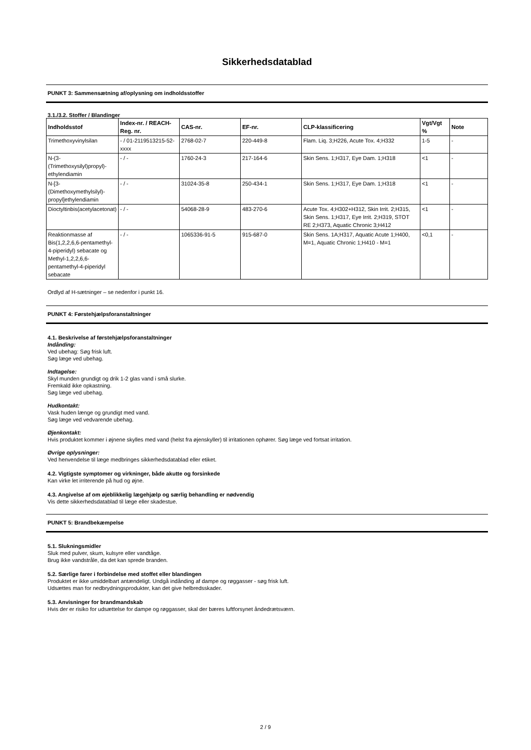Sikkerhedsdatablad
PUNKT 3: Sammensætning af/oplysning om indholdsstoffer
3.1./3.2. Stoffer / Blandinger
| Indholdsstof | Index-nr. / REACH-Reg. nr. | CAS-nr. | EF-nr. | CLP-klassificering | Vgt/Vgt % | Note |
| --- | --- | --- | --- | --- | --- | --- |
| Trimethoxyvinylsilan | - / 01-2119513215-52-xxxx | 2768-02-7 | 220-449-8 | Flam. Liq. 3;H226, Acute Tox. 4;H332 | 1-5 | - |
| N-(3-(Trimethoxysilyl)propyl)-ethylendiamin | - / - | 1760-24-3 | 217-164-6 | Skin Sens. 1;H317, Eye Dam. 1;H318 | <1 | - |
| N-[3-(Dimethoxymethylsilyl)-propyl]ethylendiamin | - / - | 31024-35-8 | 250-434-1 | Skin Sens. 1;H317, Eye Dam. 1;H318 | <1 | - |
| Dioctyltinbis(acetylacetonat) | - / - | 54068-28-9 | 483-270-6 | Acute Tox. 4;H302+H312, Skin Irrit. 2;H315, Skin Sens. 1;H317, Eye Irrit. 2;H319, STOT RE 2;H373, Aquatic Chronic 3;H412 | <1 | - |
| Reaktionmasse af Bis(1,2,2,6,6-pentamethyl-4-piperidyl) sebacate og Methyl-1,2,2,6,6-pentamethyl-4-piperidyl sebacate | - / - | 1065336-91-5 | 915-687-0 | Skin Sens. 1A;H317, Aquatic Acute 1;H400, M=1, Aquatic Chronic 1;H410 - M=1 | <0,1 | - |
Ordlyd af H-sætninger – se nedenfor i punkt 16.
PUNKT 4: Førstehjælpsforanstaltninger
4.1. Beskrivelse af førstehjælpsforanstaltninger
Indånding:
Ved ubehag: Søg frisk luft.
Søg læge ved ubehag.
Indtagelse:
Skyl munden grundigt og drik 1-2 glas vand i små slurke.
Fremkald ikke opkastning.
Søg læge ved ubehag.
Hudkontakt:
Vask huden længe og grundigt med vand.
Søg læge ved vedvarende ubehag.
Øjenkontakt:
Hvis produktet kommer i øjnene skylles med vand (helst fra øjenskyller) til irritationen ophører. Søg læge ved fortsat irritation.
Øvrige oplysninger:
Ved henvendelse til læge medbringes sikkerhedsdatablad eller etiket.
4.2. Vigtigste symptomer og virkninger, både akutte og forsinkede
Kan virke let irriterende på hud og øjne.
4.3. Angivelse af om øjeblikkelig lægehjælp og særlig behandling er nødvendig
Vis dette sikkerhedsdatablad til læge eller skadestue.
PUNKT 5: Brandbekæmpelse
5.1. Slukningsmidler
Sluk med pulver, skum, kulsyre eller vandtåge.
Brug ikke vandstråle, da det kan sprede branden.
5.2. Særlige farer i forbindelse med stoffet eller blandingen
Produktet er ikke umiddelbart antændeligt. Undgå indånding af dampe og røggasser - søg frisk luft.
Udsættes man for nedbrydningsprodukter, kan det give helbredsskader.
5.3. Anvisninger for brandmandskab
Hvis der er risiko for udsættelse for dampe og røggasser, skal der bæres luftforsynet åndedrætsværn.
2 / 9